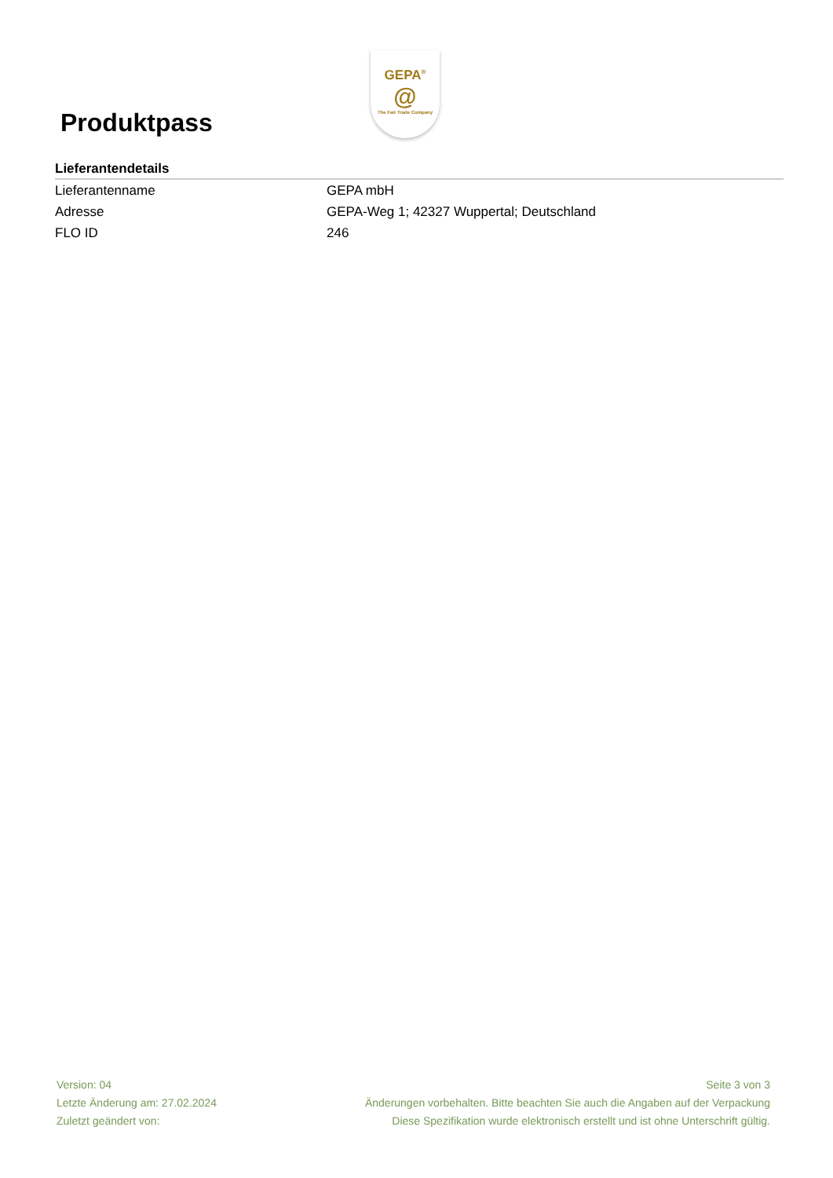Produktpass
GEPA<sup>®</sup>
@
The Fair Trade Company
Lieferantendetails
| Lieferantenname | GEPA mbH |
| Adresse | GEPA-Weg 1; 42327 Wuppertal; Deutschland |
| FLO ID | 246 |
Version: 04
Letzte Änderung am: 27.02.2024
Zuletzt geändert von:
Seite 3 von 3
Änderungen vorbehalten. Bitte beachten Sie auch die Angaben auf der Verpackung
Diese Spezifikation wurde elektronisch erstellt und ist ohne Unterschrift gültig.